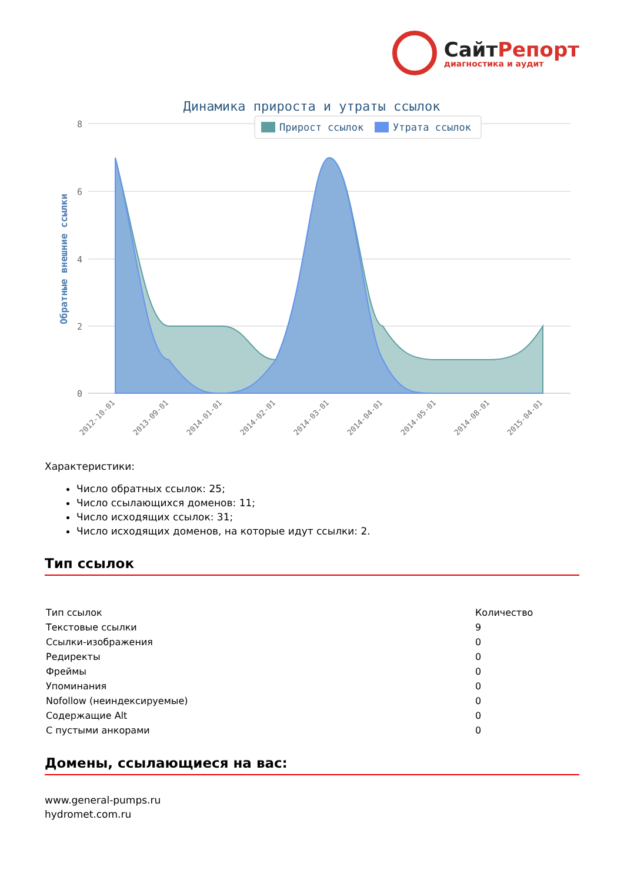СайтРепорт диагностика и аудит
Динамика прироста и утраты ссылок
8
6
4
2
0
Обратные внешние ссылки
Прирост ссылок
Утрата ссылок
2012-10-01
2013-09-01
2014-01-01
2014-02-01
2014-03-01
2014-04-01
2014-05-01
2014-08-01
2015-04-01
Характеристики:
Число обратных ссылок: 25;
Число ссылающихся доменов: 11;
Число исходящих ссылок: 31;
Число исходящих доменов, на которые идут ссылки: 2.
Тип ссылок
| Тип ссылок | Количество |
| --- | --- |
| Текстовые ссылки | 9 |
| Ссылки-изображения | 0 |
| Редиректы | 0 |
| Фреймы | 0 |
| Упоминания | 0 |
| Nofollow (неиндексируемые) | 0 |
| Содержащие Alt | 0 |
| С пустыми анкорами | 0 |
Домены, ссылающиеся на вас:
www.general-pumps.ru
hydromet.com.ru